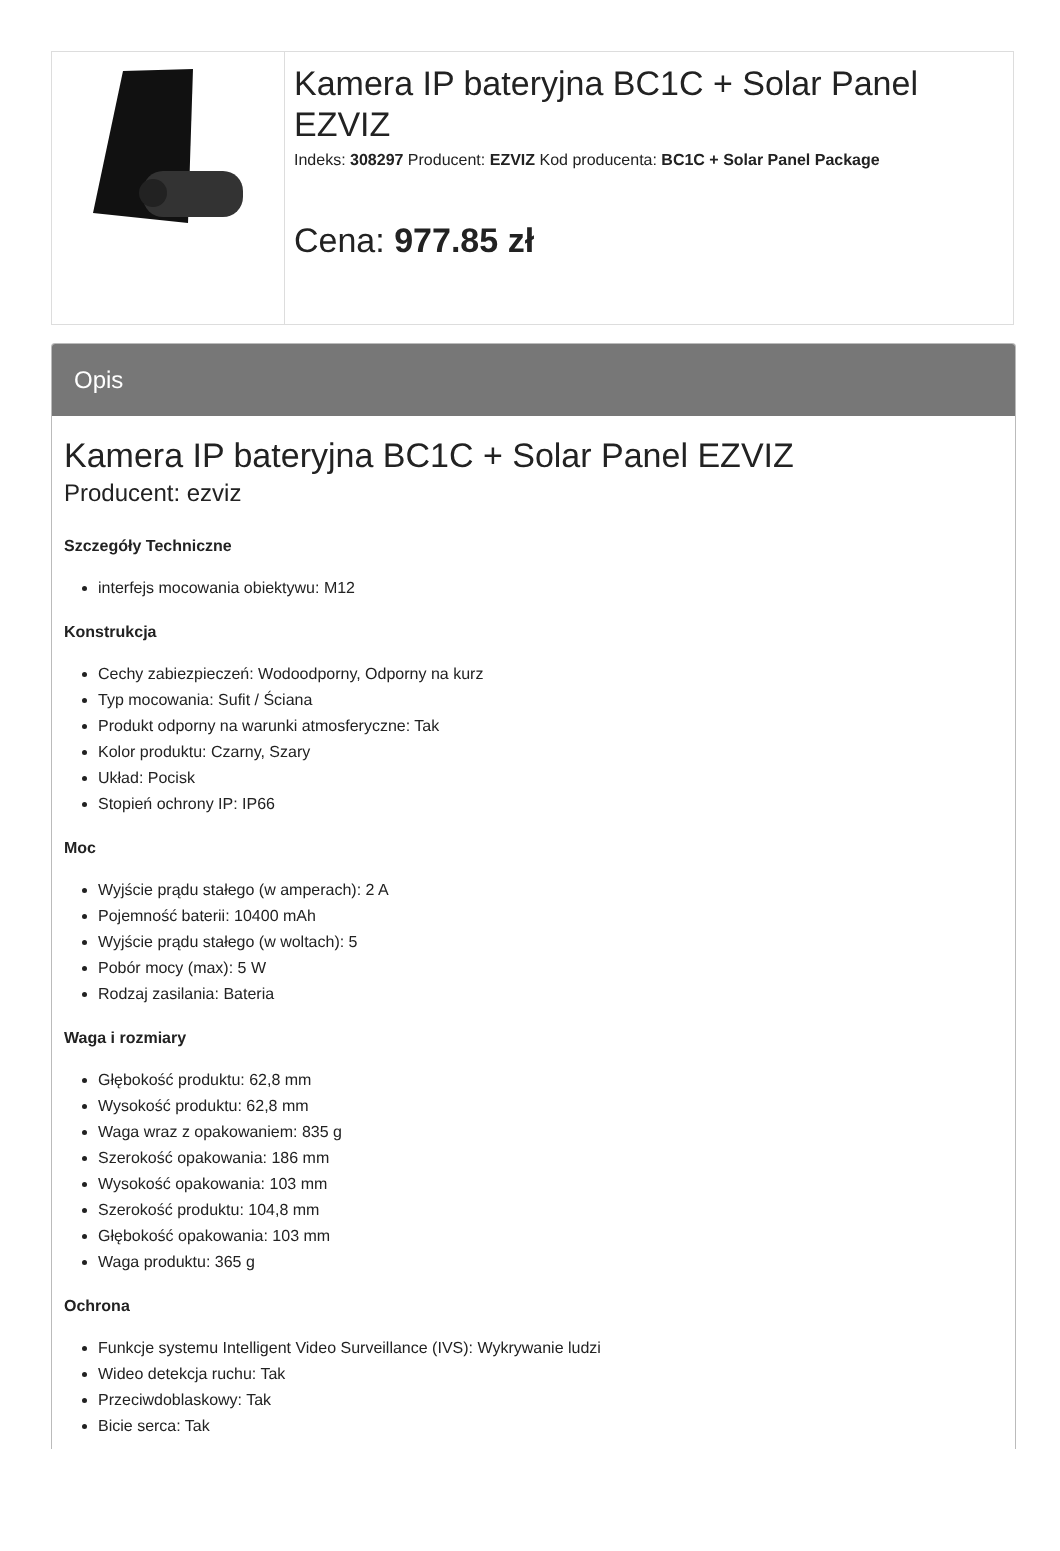| | Kamera IP bateryjna BC1C + Solar Panel EZVIZ Indeks: 308297 Producent: EZVIZ Kod producenta: BC1C + Solar Panel Package Cena: 977.85 zł |
Opis
Kamera IP bateryjna BC1C + Solar Panel EZVIZ
Producent: ezviz
Szczegóły Techniczne
interfejs mocowania obiektywu: M12
Konstrukcja
Cechy zabiezpieczeń: Wodoodporny, Odporny na kurz
Typ mocowania: Sufit / Ściana
Produkt odporny na warunki atmosferyczne: Tak
Kolor produktu: Czarny, Szary
Układ: Pocisk
Stopień ochrony IP: IP66
Moc
Wyjście prądu stałego (w amperach): 2 A
Pojemność baterii: 10400 mAh
Wyjście prądu stałego (w woltach): 5
Pobór mocy (max): 5 W
Rodzaj zasilania: Bateria
Waga i rozmiary
Głębokość produktu: 62,8 mm
Wysokość produktu: 62,8 mm
Waga wraz z opakowaniem: 835 g
Szerokość opakowania: 186 mm
Wysokość opakowania: 103 mm
Szerokość produktu: 104,8 mm
Głębokość opakowania: 103 mm
Waga produktu: 365 g
Ochrona
Funkcje systemu Intelligent Video Surveillance (IVS): Wykrywanie ludzi
Wideo detekcja ruchu: Tak
Przeciwdoblaskowy: Tak
Bicie serca: Tak